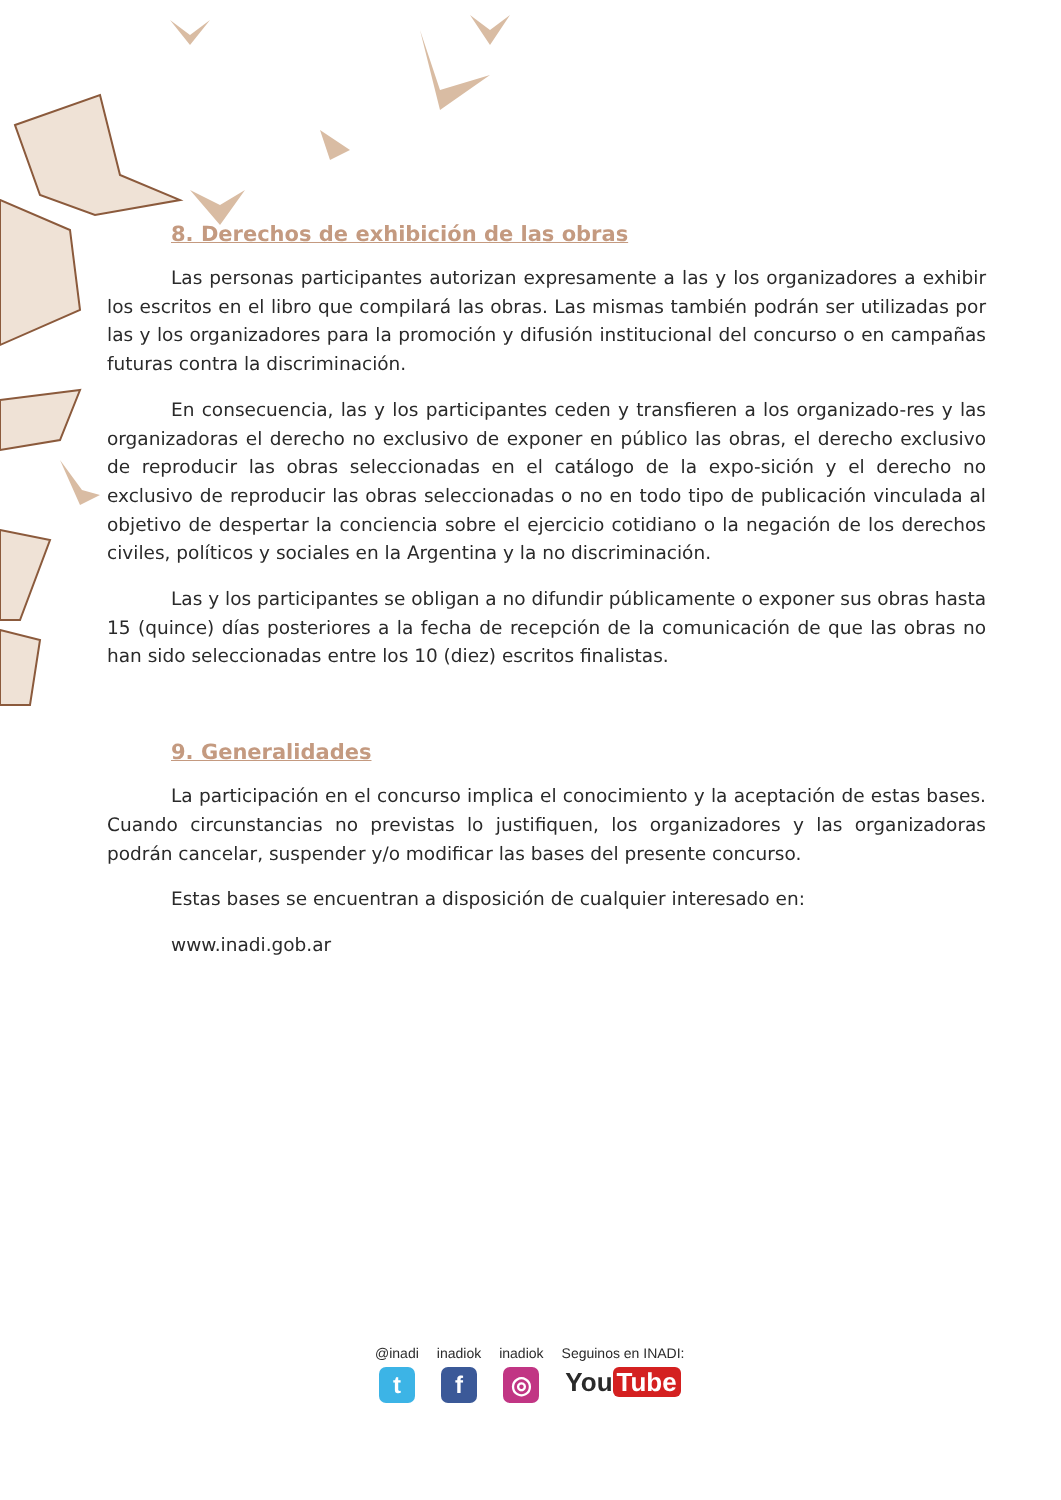8. Derechos de exhibición de las obras
Las personas participantes autorizan expresamente a las y los organizadores a exhibir los escritos en el libro que compilará las obras. Las mismas también podrán ser utilizadas por las y los organizadores para la promoción y difusión institucional del concurso o en campañas futuras contra la discriminación.
En consecuencia, las y los participantes ceden y transfieren a los organizado-res y las organizadoras el derecho no exclusivo de exponer en público las obras, el derecho exclusivo de reproducir las obras seleccionadas en el catálogo de la expo-sición y el derecho no exclusivo de reproducir las obras seleccionadas o no en todo tipo de publicación vinculada al objetivo de despertar la conciencia sobre el ejercicio cotidiano o la negación de los derechos civiles, políticos y sociales en la Argentina y la no discriminación.
Las y los participantes se obligan a no difundir públicamente o exponer sus obras hasta 15 (quince) días posteriores a la fecha de recepción de la comunicación de que las obras no han sido seleccionadas entre los 10 (diez) escritos finalistas.
9. Generalidades
La participación en el concurso implica el conocimiento y la aceptación de estas bases. Cuando circunstancias no previstas lo justifiquen, los organizadores y las organizadoras podrán cancelar, suspender y/o modificar las bases del presente concurso.
Estas bases se encuentran a disposición de cualquier interesado en:
www.inadi.gob.ar
@inadi
t
inadiok
f
inadiok
◎
Seguinos en INADI:
You Tube